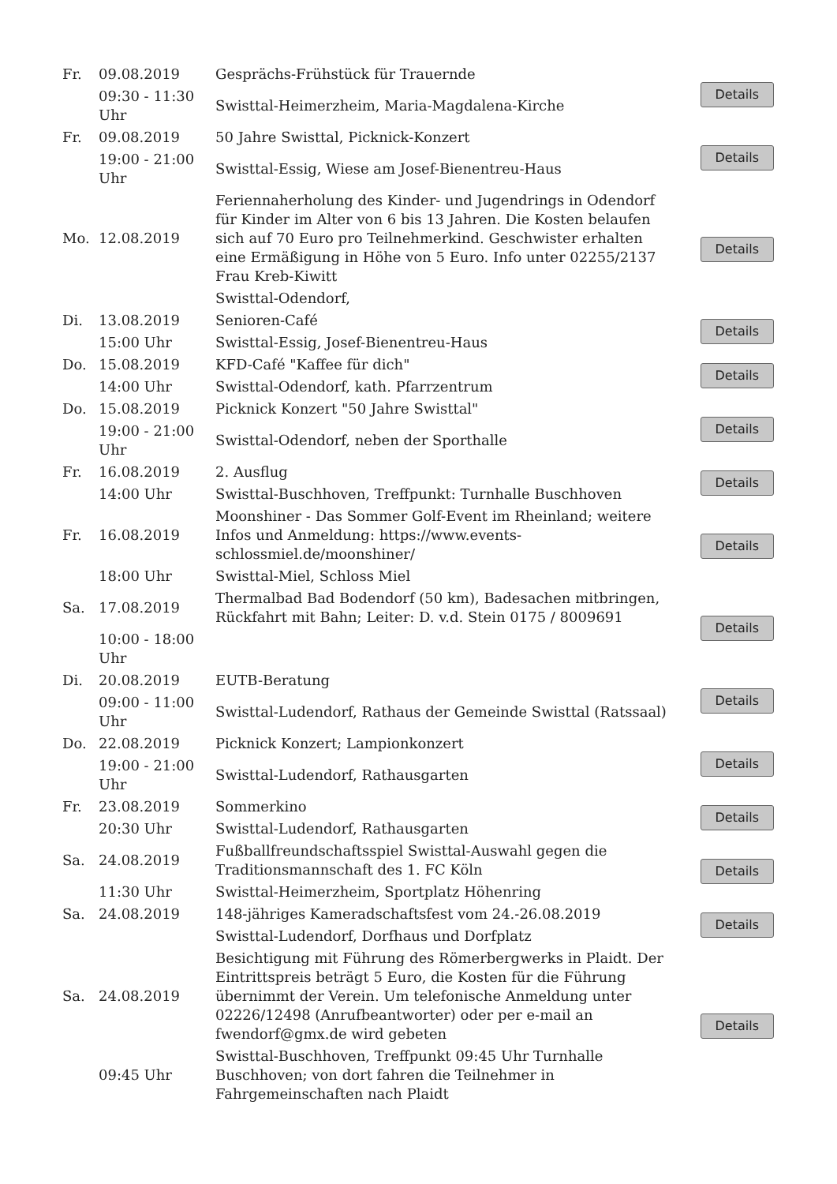| Fr. | 09.08.2019 | Gesprächs-Frühstück für Trauernde | Details |
| | 09:30 - 11:30 Uhr | Swisttal-Heimerzheim, Maria-Magdalena-Kirche | |
| Fr. | 09.08.2019 | 50 Jahre Swisttal, Picknick-Konzert | Details |
| | 19:00 - 21:00 Uhr | Swisttal-Essig, Wiese am Josef-Bienentreu-Haus | |
| Mo. | 12.08.2019 | Feriennaherholung des Kinder- und Jugendrings in Odendorf für Kinder im Alter von 6 bis 13 Jahren. Die Kosten belaufen sich auf 70 Euro pro Teilnehmerkind. Geschwister erhalten eine Ermäßigung in Höhe von 5 Euro. Info unter 02255/2137 Frau Kreb-Kiwitt | Details |
| | | Swisttal-Odendorf, | |
| Di. | 13.08.2019 | Senioren-Café | Details |
| | 15:00 Uhr | Swisttal-Essig, Josef-Bienentreu-Haus | |
| Do. | 15.08.2019 | KFD-Café "Kaffee für dich" | Details |
| | 14:00 Uhr | Swisttal-Odendorf, kath. Pfarrzentrum | |
| Do. | 15.08.2019 | Picknick Konzert "50 Jahre Swisttal" | Details |
| | 19:00 - 21:00 Uhr | Swisttal-Odendorf, neben der Sporthalle | |
| Fr. | 16.08.2019 | 2. Ausflug | Details |
| | 14:00 Uhr | Swisttal-Buschhoven, Treffpunkt: Turnhalle Buschhoven | |
| Fr. | 16.08.2019 | Moonshiner - Das Sommer Golf-Event im Rheinland; weitere Infos und Anmeldung: https://www.events-schlossmiel.de/moonshiner/ | Details |
| | 18:00 Uhr | Swisttal-Miel, Schloss Miel | |
| Sa. | 17.08.2019 | Thermalbad Bad Bodendorf (50 km), Badesachen mitbringen, Rückfahrt mit Bahn; Leiter: D. v.d. Stein 0175 / 8009691 | Details |
| | 10:00 - 18:00 Uhr | | |
| Di. | 20.08.2019 | EUTB-Beratung | Details |
| | 09:00 - 11:00 Uhr | Swisttal-Ludendorf, Rathaus der Gemeinde Swisttal (Ratssaal) | |
| Do. | 22.08.2019 | Picknick Konzert; Lampionkonzert | Details |
| | 19:00 - 21:00 Uhr | Swisttal-Ludendorf, Rathausgarten | |
| Fr. | 23.08.2019 | Sommerkino | Details |
| | 20:30 Uhr | Swisttal-Ludendorf, Rathausgarten | |
| Sa. | 24.08.2019 | Fußballfreundschaftsspiel Swisttal-Auswahl gegen die Traditionsmannschaft des 1. FC Köln | Details |
| | 11:30 Uhr | Swisttal-Heimerzheim, Sportplatz Höhenring | |
| Sa. | 24.08.2019 | 148-jähriges Kameradschaftsfest vom 24.-26.08.2019 | Details |
| | | Swisttal-Ludendorf, Dorfhaus und Dorfplatz | |
| Sa. | 24.08.2019 | Besichtigung mit Führung des Römerbergwerks in Plaidt. Der Eintrittspreis beträgt 5 Euro, die Kosten für die Führung übernimmt der Verein. Um telefonische Anmeldung unter 02226/12498 (Anrufbeantworter) oder per e-mail an fwendorf@gmx.de wird gebeten | Details |
| | 09:45 Uhr | Swisttal-Buschhoven, Treffpunkt 09:45 Uhr Turnhalle Buschhoven; von dort fahren die Teilnehmer in Fahrgemeinschaften nach Plaidt | |